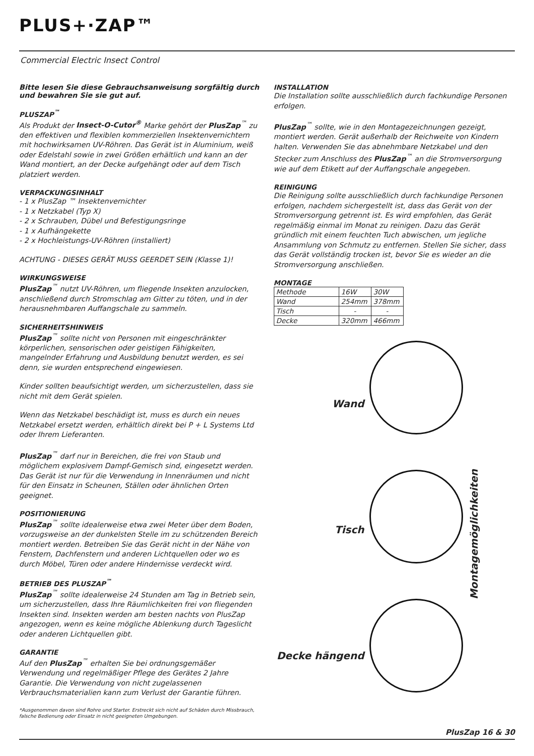PLUS+·ZAP™
Commercial Electric Insect Control
Bitte lesen Sie diese Gebrauchsanweisung sorgfältig durch und bewahren Sie sie gut auf.
PLUSZAP<sup>™</sup>
Als Produkt der Insect-O-Cutor<sup>®</sup> Marke gehört der PlusZap<sup>™</sup> zu den effektiven und flexiblen kommerziellen Insektenvernichtern mit hochwirksamen UV-Röhren. Das Gerät ist in Aluminium, weiß oder Edelstahl sowie in zwei Größen erhältlich und kann an der Wand montiert, an der Decke aufgehängt oder auf dem Tisch platziert werden.
VERPACKUNGSINHALT
- 1 x PlusZap ™ Insektenvernichter
- 1 x Netzkabel (Typ X)
- 2 x Schrauben, Dübel und Befestigungsringe
- 1 x Aufhängekette
- 2 x Hochleistungs-UV-Röhren (installiert)
ACHTUNG - DIESES GERÄT MUSS GEERDET SEIN (Klasse 1)!
WIRKUNGSWEISE
PlusZap<sup>™</sup> nutzt UV-Röhren, um fliegende Insekten anzulocken, anschließend durch Stromschlag am Gitter zu töten, und in der herausnehmbaren Auffangschale zu sammeln.
SICHERHEITSHINWEIS
PlusZap<sup>™</sup> sollte nicht von Personen mit eingeschränkter körperlichen, sensorischen oder geistigen Fähigkeiten, mangelnder Erfahrung und Ausbildung benutzt werden, es sei denn, sie wurden entsprechend eingewiesen.
Kinder sollten beaufsichtigt werden, um sicherzustellen, dass sie nicht mit dem Gerät spielen.
Wenn das Netzkabel beschädigt ist, muss es durch ein neues Netzkabel ersetzt werden, erhältlich direkt bei P + L Systems Ltd oder Ihrem Lieferanten.
PlusZap<sup>™</sup> darf nur in Bereichen, die frei von Staub und möglichem explosivem Dampf-Gemisch sind, eingesetzt werden. Das Gerät ist nur für die Verwendung in Innenräumen und nicht für den Einsatz in Scheunen, Ställen oder ähnlichen Orten geeignet.
POSITIONIERUNG
PlusZap<sup>™</sup> sollte idealerweise etwa zwei Meter über dem Boden, vorzugsweise an der dunkelsten Stelle im zu schützenden Bereich montiert werden. Betreiben Sie das Gerät nicht in der Nähe von Fenstern, Dachfenstern und anderen Lichtquellen oder wo es durch Möbel, Türen oder andere Hindernisse verdeckt wird.
BETRIEB DES PLUSZAP<sup>™</sup>
PlusZap<sup>™</sup> sollte idealerweise 24 Stunden am Tag in Betrieb sein, um sicherzustellen, dass Ihre Räumlichkeiten frei von fliegenden Insekten sind. Insekten werden am besten nachts von PlusZap angezogen, wenn es keine mögliche Ablenkung durch Tageslicht oder anderen Lichtquellen gibt.
GARANTIE
Auf den PlusZap<sup>™</sup> erhalten Sie bei ordnungsgemäßer Verwendung und regelmäßiger Pflege des Gerätes 2 Jahre Garantie. Die Verwendung von nicht zugelassenen Verbrauchsmaterialien kann zum Verlust der Garantie führen.
*Ausgenommen davon sind Rohre und Starter. Erstreckt sich nicht auf Schäden durch Missbrauch, falsche Bedienung oder Einsatz in nicht geeigneten Umgebungen.
INSTALLATION
Die Installation sollte ausschließlich durch fachkundige Personen erfolgen.
PlusZap<sup>™</sup> sollte, wie in den Montagezeichnungen gezeigt, montiert werden. Gerät außerhalb der Reichweite von Kindern halten. Verwenden Sie das abnehmbare Netzkabel und den Stecker zum Anschluss des PlusZap<sup>™</sup> an die Stromversorgung wie auf dem Etikett auf der Auffangschale angegeben.
REINIGUNG
Die Reinigung sollte ausschließlich durch fachkundige Personen erfolgen, nachdem sichergestellt ist, dass das Gerät von der Stromversorgung getrennt ist. Es wird empfohlen, das Gerät regelmäßig einmal im Monat zu reinigen. Dazu das Gerät gründlich mit einem feuchten Tuch abwischen, um jegliche Ansammlung von Schmutz zu entfernen. Stellen Sie sicher, dass das Gerät vollständig trocken ist, bevor Sie es wieder an die Stromversorgung anschließen.
MONTAGE
| Methode | 16W | 30W |
| Wand | 254mm | 378mm |
| Tisch | - | - |
| Decke | 320mm | 466mm |
Wand
Tisch
Decke hängend
Montagemöglichkeiten
PlusZap 16 & 30